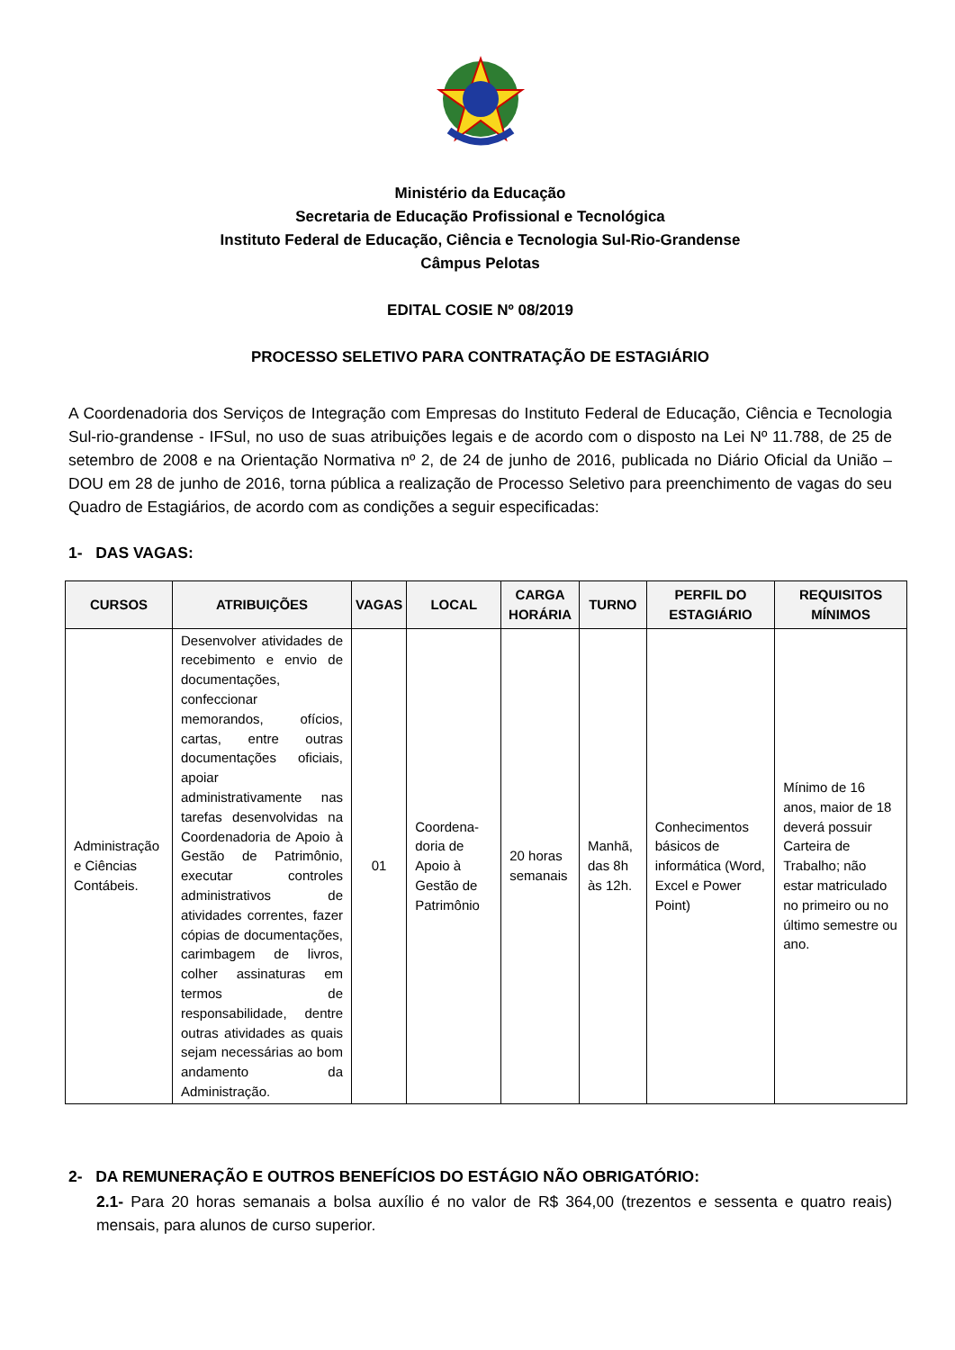Ministério da Educação
Secretaria de Educação Profissional e Tecnológica
Instituto Federal de Educação, Ciência e Tecnologia Sul-Rio-Grandense
Câmpus Pelotas
EDITAL COSIE Nº 08/2019
PROCESSO SELETIVO PARA CONTRATAÇÃO DE ESTAGIÁRIO
A Coordenadoria dos Serviços de Integração com Empresas do Instituto Federal de Educação, Ciência e Tecnologia Sul-rio-grandense - IFSul, no uso de suas atribuições legais e de acordo com o disposto na Lei Nº 11.788, de 25 de setembro de 2008 e na Orientação Normativa nº 2, de 24 de junho de 2016, publicada no Diário Oficial da União – DOU em 28 de junho de 2016, torna pública a realização de Processo Seletivo para preenchimento de vagas do seu Quadro de Estagiários, de acordo com as condições a seguir especificadas:
1- DAS VAGAS:
| CURSOS | ATRIBUIÇÕES | VAGAS | LOCAL | CARGA HORÁRIA | TURNO | PERFIL DO ESTAGIÁRIO | REQUISITOS MÍNIMOS |
| --- | --- | --- | --- | --- | --- | --- | --- |
| Administração e Ciências Contábeis. | Desenvolver atividades de recebimento e envio de documentações, confeccionar memorandos, ofícios, cartas, entre outras documentações oficiais, apoiar administrativamente nas tarefas desenvolvidas na Coordenadoria de Apoio à Gestão de Patrimônio, executar controles administrativos de atividades correntes, fazer cópias de documentações, carimbagem de livros, colher assinaturas em termos de responsabilidade, dentre outras atividades as quais sejam necessárias ao bom andamento da Administração. | 01 | Coordena-doria de Apoio à Gestão de Patrimônio | 20 horas semanais | Manhã, das 8h às 12h. | Conhecimentos básicos de informática (Word, Excel e Power Point) | Mínimo de 16 anos, maior de 18 deverá possuir Carteira de Trabalho; não estar matriculado no primeiro ou no último semestre ou ano. |
2- DA REMUNERAÇÃO E OUTROS BENEFÍCIOS DO ESTÁGIO NÃO OBRIGATÓRIO:
2.1- Para 20 horas semanais a bolsa auxílio é no valor de R$ 364,00 (trezentos e sessenta e quatro reais) mensais, para alunos de curso superior.